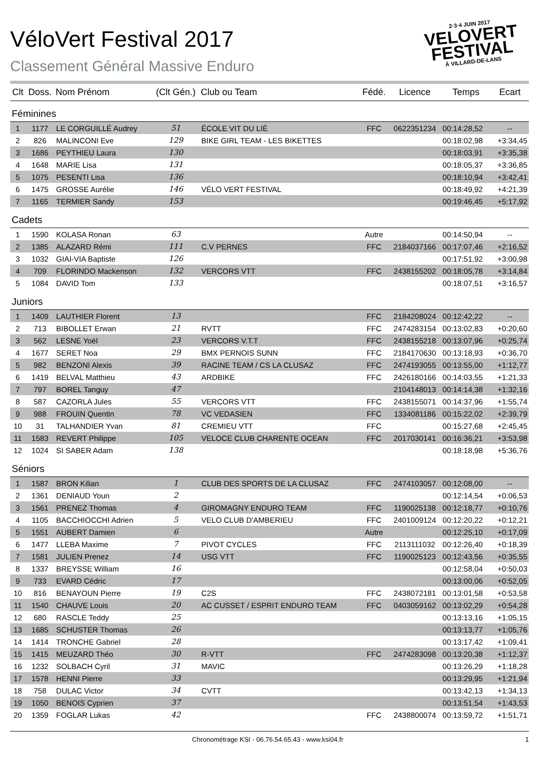VéloVert Festival 2017
Classement Général Massive Enduro
2·3·4 JUIN 2017
VELOVERT
FESTIVAL
À VILLARD-DE-LANS
| Clt | Doss. | Nom Prénom | (Clt Gén.) | Club ou Team | Fédé. | Licence | Temps | Ecart |
| --- | --- | --- | --- | --- | --- | --- | --- | --- |
| Féminines | | | | | | | | |
| 1 | 1177 | LE CORGUILLÉ Audrey | 51 | ÉCOLE VIT DU LIÉ | FFC | 0622351234 | 00:14:28,52 | -- |
| 2 | 826 | MALINCONI Eve | 129 | BIKE GIRL TEAM - LES BIKETTES | | | 00:18:02,98 | +3:34,45 |
| 3 | 1686 | PEYTHIEU Laura | 130 | | | | 00:18:03,91 | +3:35,38 |
| 4 | 1648 | MARIE Lisa | 131 | | | | 00:18:05,37 | +3:36,85 |
| 5 | 1075 | PESENTI Lisa | 136 | | | | 00:18:10,94 | +3:42,41 |
| 6 | 1475 | GROSSE Aurélie | 146 | VÉLO VERT FESTIVAL | | | 00:18:49,92 | +4:21,39 |
| 7 | 1165 | TERMIER Sandy | 153 | | | | 00:19:46,45 | +5:17,92 |
| Cadets | | | | | | | | |
| 1 | 1590 | KOLASA Ronan | 63 | | Autre | | 00:14:50,94 | -- |
| 2 | 1385 | ALAZARD Rémi | 111 | C.V PERNES | FFC | 2184037166 | 00:17:07,46 | +2:16,52 |
| 3 | 1032 | GIAI-VIA Baptiste | 126 | | | | 00:17:51,92 | +3:00,98 |
| 4 | 709 | FLORINDO Mackenson | 132 | VERCORS VTT | FFC | 2438155202 | 00:18:05,78 | +3:14,84 |
| 5 | 1084 | DAVID Tom | 133 | | | | 00:18:07,51 | +3:16,57 |
| Juniors | | | | | | | | |
| 1 | 1409 | LAUTHIER Florent | 13 | | FFC | 2184208024 | 00:12:42,22 | -- |
| 2 | 713 | BIBOLLET Erwan | 21 | RVTT | FFC | 2474283154 | 00:13:02,83 | +0:20,60 |
| 3 | 562 | LESNE Yoël | 23 | VERCORS V.T.T | FFC | 2438155218 | 00:13:07,96 | +0:25,74 |
| 4 | 1677 | SERET Noa | 29 | BMX PERNOIS SUNN | FFC | 2184170630 | 00:13:18,93 | +0:36,70 |
| 5 | 982 | BENZONI Alexis | 39 | RACINE TEAM / CS LA CLUSAZ | FFC | 2474193055 | 00:13:55,00 | +1:12,77 |
| 6 | 1419 | BELVAL Matthieu | 43 | ARDBIKE | FFC | 2426180166 | 00:14:03,55 | +1:21,33 |
| 7 | 797 | BOREL Tanguy | 47 | | | 2104148013 | 00:14:14,38 | +1:32,16 |
| 8 | 587 | CAZORLA Jules | 55 | VERCORS VTT | FFC | 2438155071 | 00:14:37,96 | +1:55,74 |
| 9 | 988 | FROUIN Quentin | 78 | VC VEDASIEN | FFC | 1334081186 | 00:15:22,02 | +2:39,79 |
| 10 | 31 | TALHANDIER Yvan | 81 | CREMIEU VTT | FFC | | 00:15:27,68 | +2:45,45 |
| 11 | 1583 | REVERT Philippe | 105 | VELOCE CLUB CHARENTE OCEAN | FFC | 2017030141 | 00:16:36,21 | +3:53,98 |
| 12 | 1024 | SI SABER Adam | 138 | | | | 00:18:18,98 | +5:36,76 |
| Séniors | | | | | | | | |
| 1 | 1587 | BRON Kilian | 1 | CLUB DES SPORTS DE LA CLUSAZ | FFC | 2474103057 | 00:12:08,00 | -- |
| 2 | 1361 | DENIAUD Youn | 2 | | | | 00:12:14,54 | +0:06,53 |
| 3 | 1561 | PRENEZ Thomas | 4 | GIROMAGNY ENDURO TEAM | FFC | 1190025138 | 00:12:18,77 | +0:10,76 |
| 4 | 1105 | BACCHIOCCHI Adrien | 5 | VELO CLUB D'AMBERIEU | FFC | 2401009124 | 00:12:20,22 | +0:12,21 |
| 5 | 1551 | AUBERT Damien | 6 | | Autre | | 00:12:25,10 | +0:17,09 |
| 6 | 1477 | LLEBA Maxime | 7 | PIVOT CYCLES | FFC | 2113111032 | 00:12:26,40 | +0:18,39 |
| 7 | 1581 | JULIEN Prenez | 14 | USG VTT | FFC | 1190025123 | 00:12:43,56 | +0:35,55 |
| 8 | 1337 | BREYSSE William | 16 | | | | 00:12:58,04 | +0:50,03 |
| 9 | 733 | EVARD Cédric | 17 | | | | 00:13:00,06 | +0:52,05 |
| 10 | 816 | BENAYOUN Pierre | 19 | C2S | FFC | 2438072181 | 00:13:01,58 | +0:53,58 |
| 11 | 1540 | CHAUVE Louis | 20 | AC CUSSET / ESPRIT ENDURO TEAM | FFC | 0403059162 | 00:13:02,29 | +0:54,28 |
| 12 | 680 | RASCLE Teddy | 25 | | | | 00:13:13,16 | +1:05,15 |
| 13 | 1685 | SCHUSTER Thomas | 26 | | | | 00:13:13,77 | +1:05,76 |
| 14 | 1414 | TRONCHE Gabriel | 28 | | | | 00:13:17,42 | +1:09,41 |
| 15 | 1415 | MEUZARD Théo | 30 | R-VTT | FFC | 2474283098 | 00:13:20,38 | +1:12,37 |
| 16 | 1232 | SOLBACH Cyril | 31 | MAVIC | | | 00:13:26,29 | +1:18,28 |
| 17 | 1578 | HENNI Pierre | 33 | | | | 00:13:29,95 | +1:21,94 |
| 18 | 758 | DULAC Victor | 34 | CVTT | | | 00:13:42,13 | +1:34,13 |
| 19 | 1050 | BENOIS Cyprien | 37 | | | | 00:13:51,54 | +1:43,53 |
| 20 | 1359 | FOGLAR Lukas | 42 | | FFC | 2438800074 | 00:13:59,72 | +1:51,71 |
Chronométrage KSI - 06.76.54.65.43 - www.ksi04.fr 1